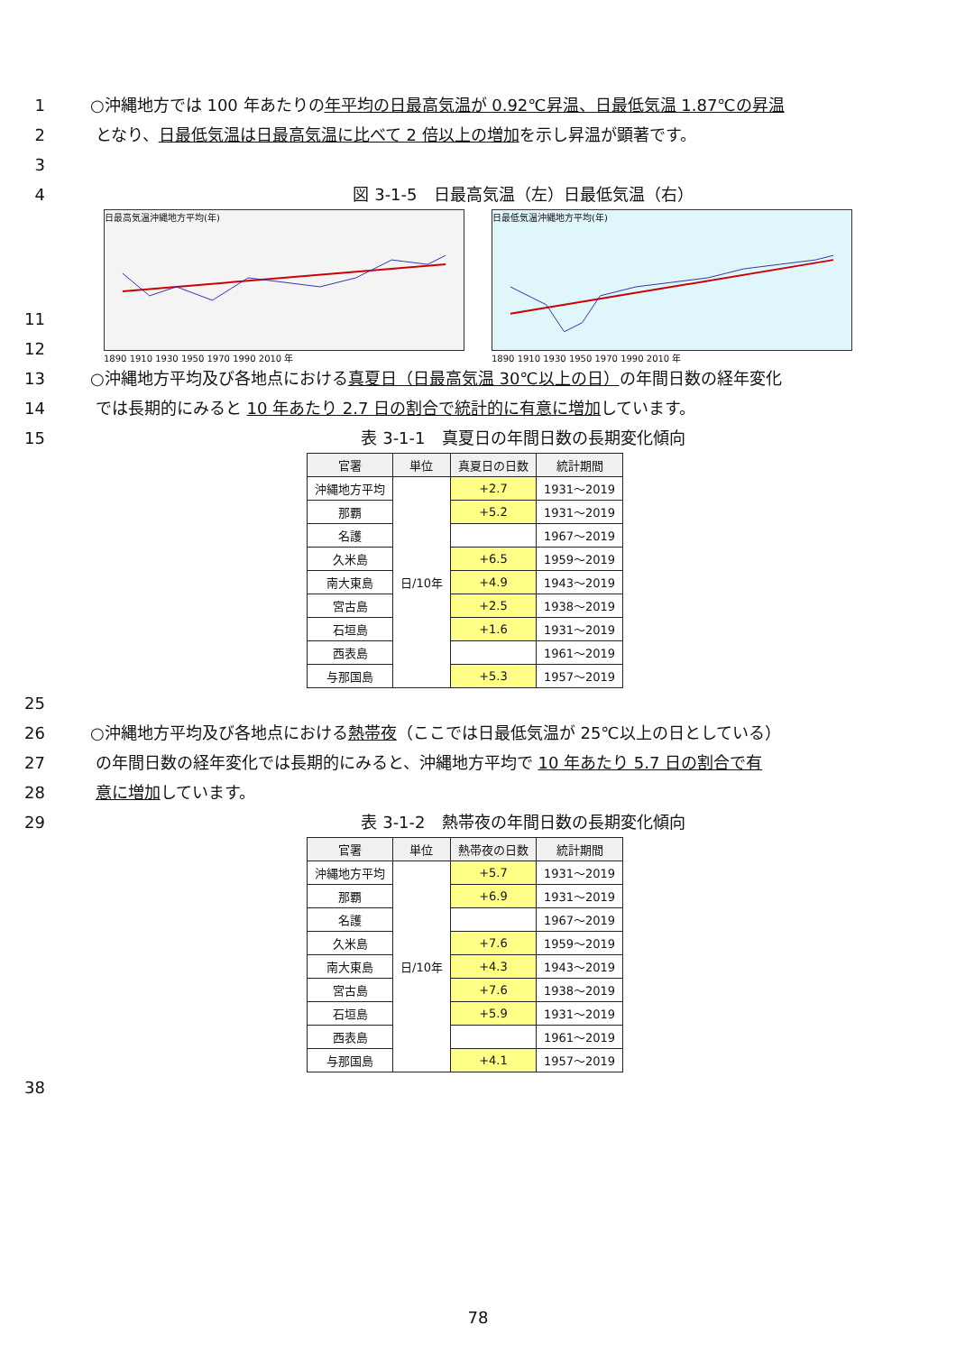1 ○沖縄地方では 100 年あたりの年平均の日最高気温が 0.92℃昇温、日最低気温 1.87℃の昇温
2 となり、日最低気温は日最高気温に比べて 2 倍以上の増加を示し昇温が顕著です。
3
4 図 3-1-5　日最高気温（左）日最低気温（右）
日最高気温沖縄地方平均(年)
1890 1910 1930 1950 1970 1990 2010 年
日最低気温沖縄地方平均(年)
1890 1910 1930 1950 1970 1990 2010 年
11
12
13 ○沖縄地方平均及び各地点における真夏日（日最高気温 30℃以上の日）の年間日数の経年変化
14 では長期的にみると 10 年あたり 2.7 日の割合で統計的に有意に増加しています。
15 表 3-1-1　真夏日の年間日数の長期変化傾向
| 官署 | 単位 | 真夏日の日数 | 統計期間 |
| --- | --- | --- | --- |
| 沖縄地方平均 | 日/10年 | +2.7 | 1931～2019 |
| 那覇 | | +5.2 | 1931～2019 |
| 名護 | | | 1967～2019 |
| 久米島 | | +6.5 | 1959～2019 |
| 南大東島 | | +4.9 | 1943～2019 |
| 宮古島 | | +2.5 | 1938～2019 |
| 石垣島 | | +1.6 | 1931～2019 |
| 西表島 | | | 1961～2019 |
| 与那国島 | | +5.3 | 1957～2019 |
25
26 ○沖縄地方平均及び各地点における熱帯夜（ここでは日最低気温が 25℃以上の日としている）
27 の年間日数の経年変化では長期的にみると、沖縄地方平均で 10 年あたり 5.7 日の割合で有
28 意に増加しています。
29 表 3-1-2　熱帯夜の年間日数の長期変化傾向
| 官署 | 単位 | 熱帯夜の日数 | 統計期間 |
| --- | --- | --- | --- |
| 沖縄地方平均 | 日/10年 | +5.7 | 1931～2019 |
| 那覇 | | +6.9 | 1931～2019 |
| 名護 | | | 1967～2019 |
| 久米島 | | +7.6 | 1959～2019 |
| 南大東島 | | +4.3 | 1943～2019 |
| 宮古島 | | +7.6 | 1938～2019 |
| 石垣島 | | +5.9 | 1931～2019 |
| 西表島 | | | 1961～2019 |
| 与那国島 | | +4.1 | 1957～2019 |
38
78